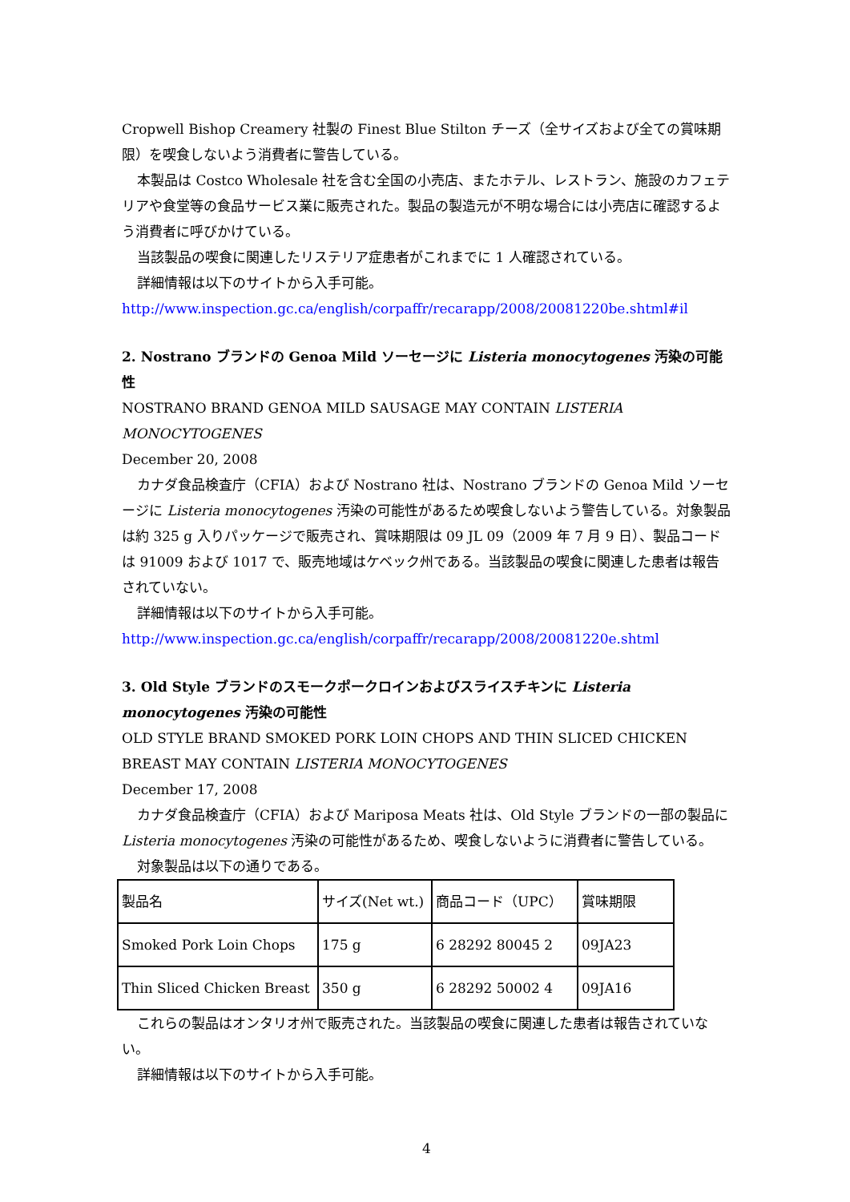Cropwell Bishop Creamery 社製の Finest Blue Stilton チーズ（全サイズおよび全ての賞味期限）を喫食しないよう消費者に警告している。
本製品は Costco Wholesale 社を含む全国の小売店、またホテル、レストラン、施設のカフェテリアや食堂等の食品サービス業に販売された。製品の製造元が不明な場合には小売店に確認するよう消費者に呼びかけている。
当該製品の喫食に関連したリステリア症患者がこれまでに 1 人確認されている。
詳細情報は以下のサイトから入手可能。
http://www.inspection.gc.ca/english/corpaffr/recarapp/2008/20081220be.shtml#il
2. Nostrano ブランドの Genoa Mild ソーセージに Listeria monocytogenes 汚染の可能性
NOSTRANO BRAND GENOA MILD SAUSAGE MAY CONTAIN LISTERIA MONOCYTOGENES
December 20, 2008
カナダ食品検査庁（CFIA）および Nostrano 社は、Nostrano ブランドの Genoa Mild ソーセージに Listeria monocytogenes 汚染の可能性があるため喫食しないよう警告している。対象製品は約 325 g 入りパッケージで販売され、賞味期限は 09 JL 09（2009 年 7 月 9 日）、製品コードは 91009 および 1017 で、販売地域はケベック州である。当該製品の喫食に関連した患者は報告されていない。
詳細情報は以下のサイトから入手可能。
http://www.inspection.gc.ca/english/corpaffr/recarapp/2008/20081220e.shtml
3. Old Style ブランドのスモークポークロインおよびスライスチキンに Listeria monocytogenes 汚染の可能性
OLD STYLE BRAND SMOKED PORK LOIN CHOPS AND THIN SLICED CHICKEN BREAST MAY CONTAIN LISTERIA MONOCYTOGENES
December 17, 2008
カナダ食品検査庁（CFIA）および Mariposa Meats 社は、Old Style ブランドの一部の製品に Listeria monocytogenes 汚染の可能性があるため、喫食しないように消費者に警告している。
対象製品は以下の通りである。
| 製品名 | サイズ(Net wt.) | 商品コード（UPC） | 賞味期限 |
| Smoked Pork Loin Chops | 175 g | 6 28292 80045 2 | 09JA23 |
| Thin Sliced Chicken Breast | 350 g | 6 28292 50002 4 | 09JA16 |
これらの製品はオンタリオ州で販売された。当該製品の喫食に関連した患者は報告されていない。
詳細情報は以下のサイトから入手可能。
4